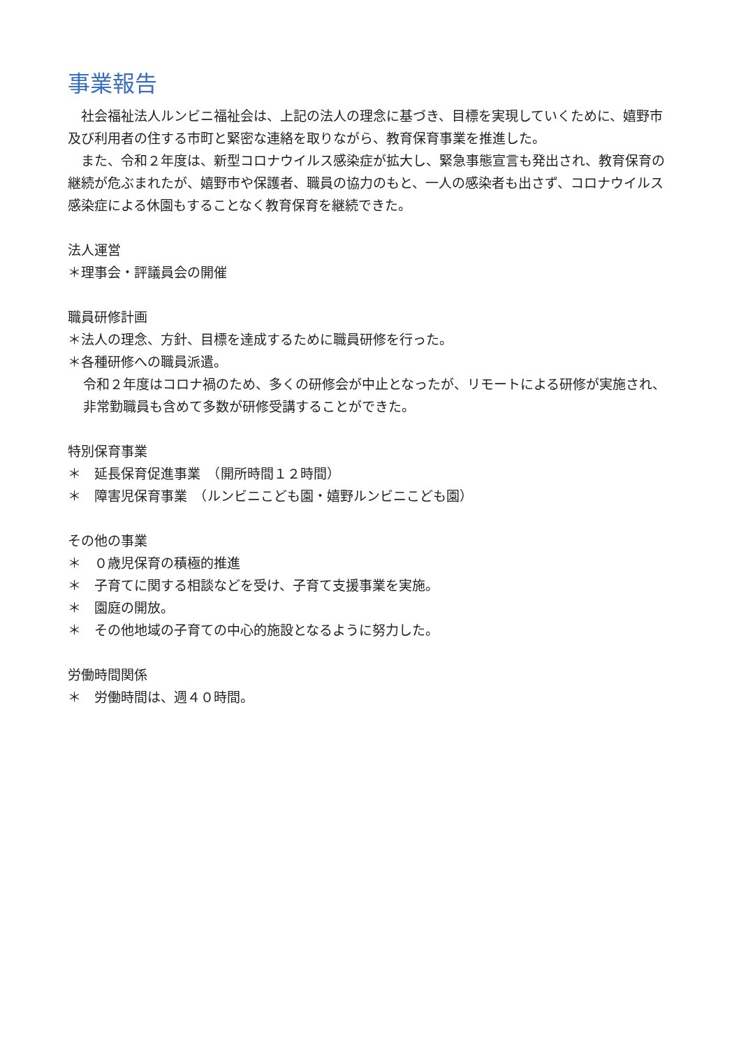事業報告
　社会福祉法人ルンビニ福祉会は、上記の法人の理念に基づき、目標を実現していくために、嬉野市及び利用者の住する市町と緊密な連絡を取りながら、教育保育事業を推進した。
　また、令和２年度は、新型コロナウイルス感染症が拡大し、緊急事態宣言も発出され、教育保育の継続が危ぶまれたが、嬉野市や保護者、職員の協力のもと、一人の感染者も出さず、コロナウイルス感染症による休園もすることなく教育保育を継続できた。
法人運営
＊理事会・評議員会の開催
職員研修計画
＊法人の理念、方針、目標を達成するために職員研修を行った。
＊各種研修への職員派遣。
令和２年度はコロナ禍のため、多くの研修会が中止となったが、リモートによる研修が実施され、非常勤職員も含めて多数が研修受講することができた。
特別保育事業
＊　延長保育促進事業　（開所時間１２時間）
＊　障害児保育事業　（ルンビニこども園・嬉野ルンビニこども園）
その他の事業
＊　０歳児保育の積極的推進
＊　子育てに関する相談などを受け、子育て支援事業を実施。
＊　園庭の開放。
＊　その他地域の子育ての中心的施設となるように努力した。
労働時間関係
＊　労働時間は、週４０時間。